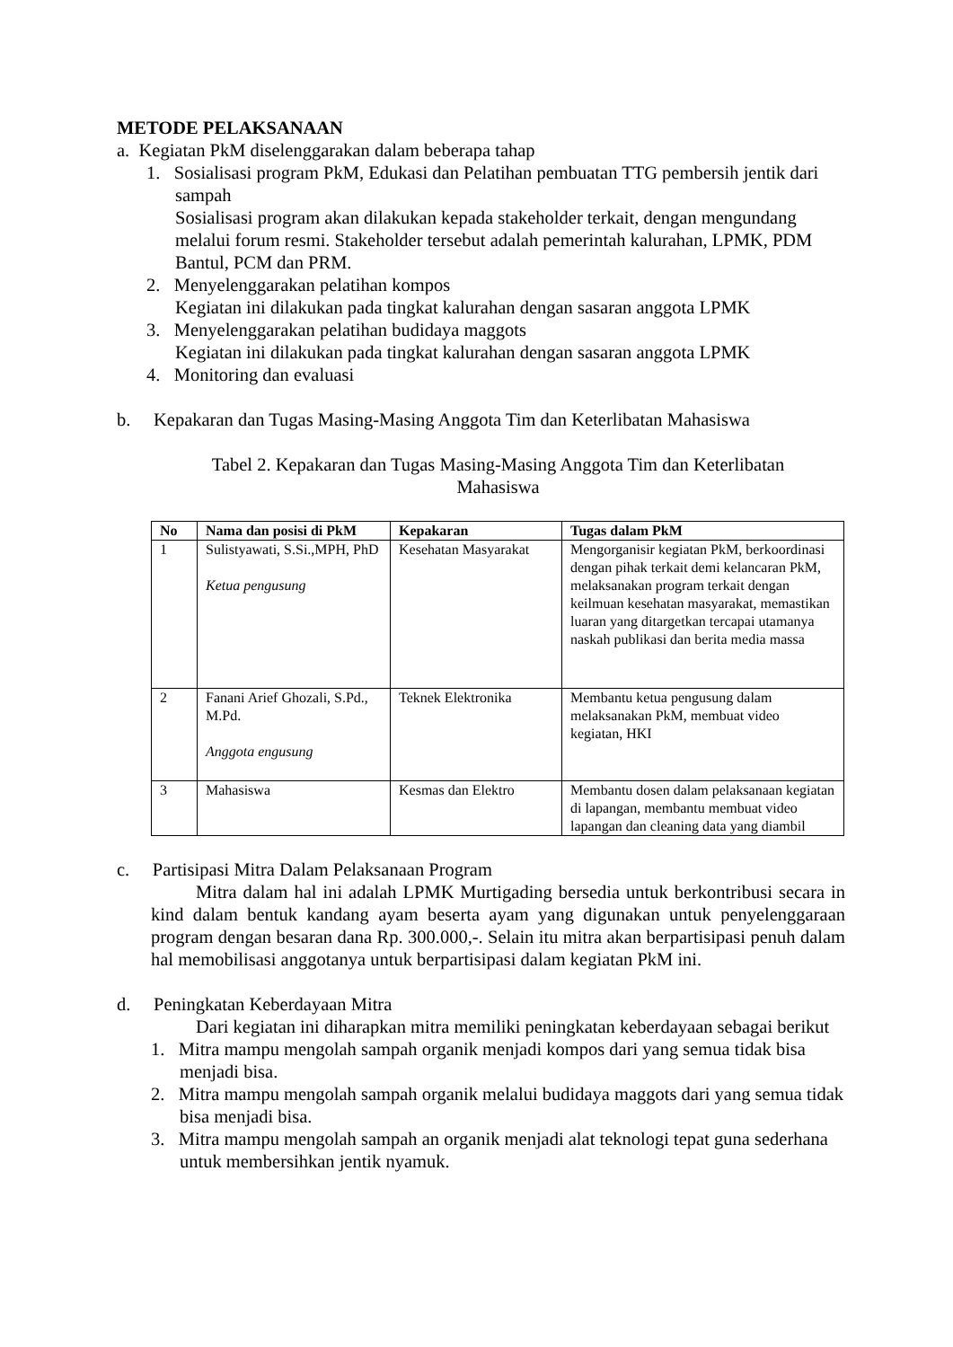METODE PELAKSANAAN
a. Kegiatan PkM diselenggarakan dalam beberapa tahap
1. Sosialisasi program PkM, Edukasi dan Pelatihan pembuatan TTG pembersih jentik dari sampah
Sosialisasi program akan dilakukan kepada stakeholder terkait, dengan mengundang melalui forum resmi. Stakeholder tersebut adalah pemerintah kalurahan, LPMK, PDM Bantul, PCM dan PRM.
2. Menyelenggarakan pelatihan kompos
Kegiatan ini dilakukan pada tingkat kalurahan dengan sasaran anggota LPMK
3. Menyelenggarakan pelatihan budidaya maggots
Kegiatan ini dilakukan pada tingkat kalurahan dengan sasaran anggota LPMK
4. Monitoring dan evaluasi
b. Kepakaran dan Tugas Masing-Masing Anggota Tim dan Keterlibatan Mahasiswa
Tabel 2. Kepakaran dan Tugas Masing-Masing Anggota Tim dan Keterlibatan
Mahasiswa
| No | Nama dan posisi di PkM | Kepakaran | Tugas dalam PkM |
| --- | --- | --- | --- |
| 1 | Sulistyawati, S.Si.,MPH, PhD Ketua pengusung | Kesehatan Masyarakat | Mengorganisir kegiatan PkM, berkoordinasi dengan pihak terkait demi kelancaran PkM, melaksanakan program terkait dengan keilmuan kesehatan masyarakat, memastikan luaran yang ditargetkan tercapai utamanya naskah publikasi dan berita media massa |
| 2 | Fanani Arief Ghozali, S.Pd., M.Pd. Anggota engusung | Teknek Elektronika | Membantu ketua pengusung dalam melaksanakan PkM, membuat video kegiatan, HKI |
| 3 | Mahasiswa | Kesmas dan Elektro | Membantu dosen dalam pelaksanaan kegiatan di lapangan, membantu membuat video lapangan dan cleaning data yang diambil |
c. Partisipasi Mitra Dalam Pelaksanaan Program
Mitra dalam hal ini adalah LPMK Murtigading bersedia untuk berkontribusi secara in kind dalam bentuk kandang ayam beserta ayam yang digunakan untuk penyelenggaraan program dengan besaran dana Rp. 300.000,-. Selain itu mitra akan berpartisipasi penuh dalam hal memobilisasi anggotanya untuk berpartisipasi dalam kegiatan PkM ini.
d. Peningkatan Keberdayaan Mitra
Dari kegiatan ini diharapkan mitra memiliki peningkatan keberdayaan sebagai berikut
1. Mitra mampu mengolah sampah organik menjadi kompos dari yang semua tidak bisa menjadi bisa.
2. Mitra mampu mengolah sampah organik melalui budidaya maggots dari yang semua tidak bisa menjadi bisa.
3. Mitra mampu mengolah sampah an organik menjadi alat teknologi tepat guna sederhana untuk membersihkan jentik nyamuk.